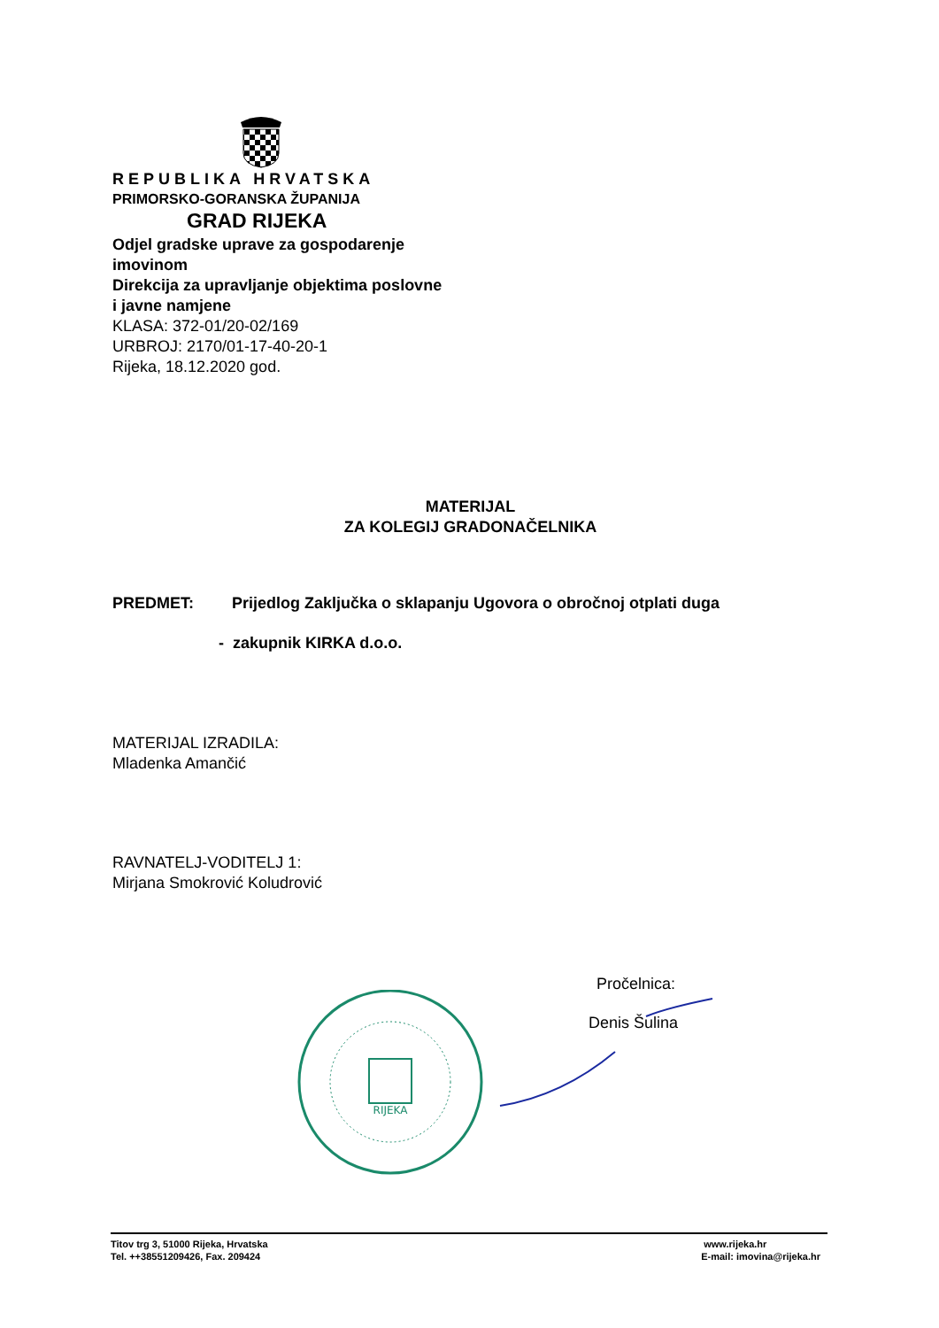REPUBLIKA HRVATSKA
PRIMORSKO-GORANSKA ŽUPANIJA
GRAD RIJEKA
Odjel gradske uprave za gospodarenje
imovinom
Direkcija za upravljanje objektima poslovne
i javne namjene
KLASA: 372-01/20-02/169
URBROJ: 2170/01-17-40-20-1
Rijeka, 18.12.2020 god.
MATERIJAL
ZA KOLEGIJ GRADONAČELNIKA
PREDMET: Prijedlog Zaključka o sklapanju Ugovora o obročnoj otplati duga
- zakupnik KIRKA d.o.o.
MATERIJAL IZRADILA:
Mladenka Amančić
RAVNATELJ-VODITELJ 1:
Mirjana Smokrović Koludrović
Pročelnica:
Denis Šulina
RIJEKA
Titov trg 3, 51000 Rijeka, Hrvatska
Tel. ++38551209426, Fax. 209424
www.rijeka.hr
E-mail: imovina@rijeka.hr